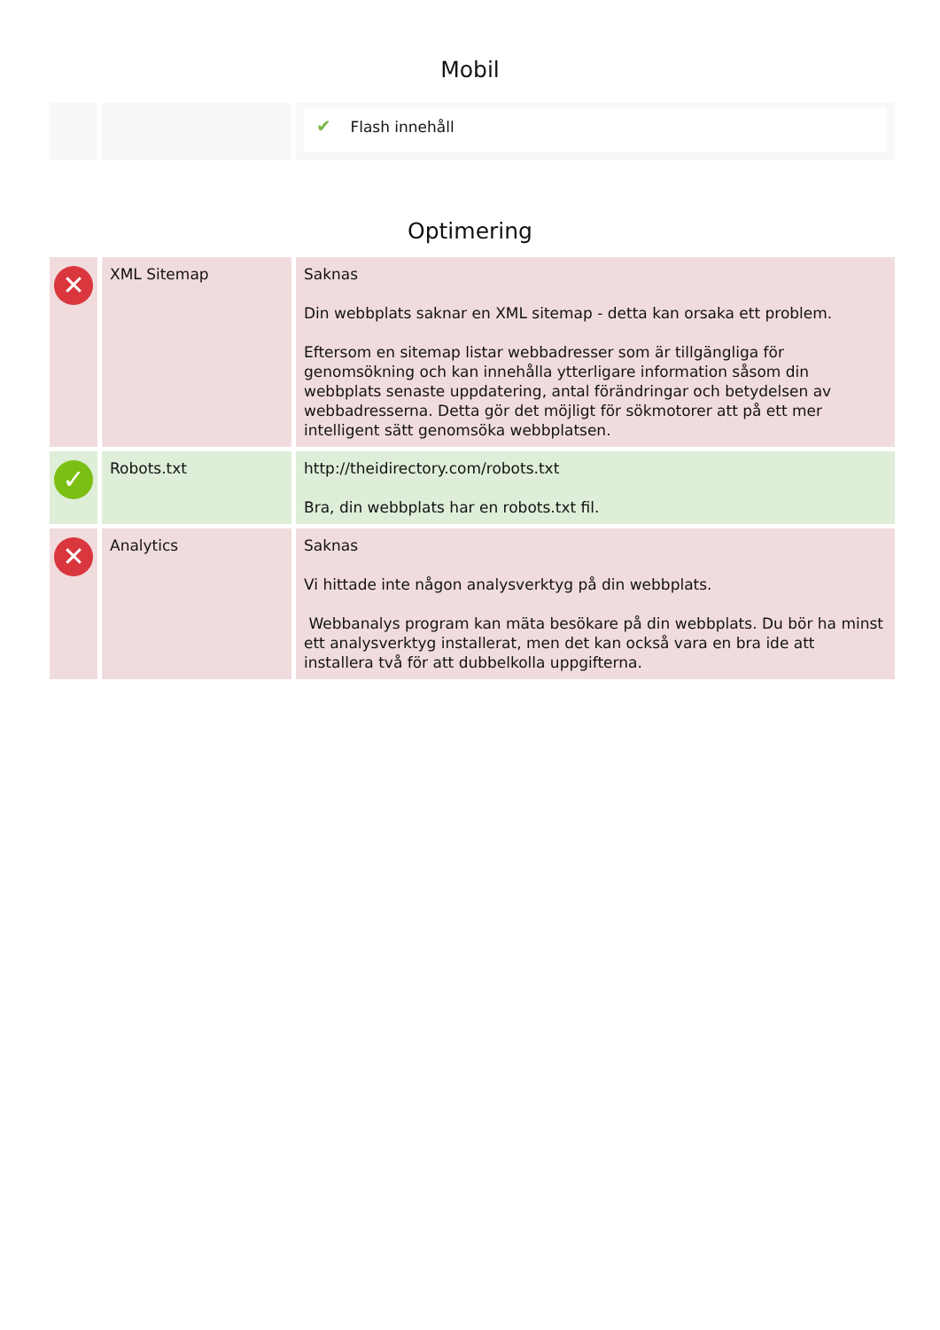Mobil
| | | ✔ Flash innehåll |
Optimering
| ✕ | XML Sitemap | Saknas Din webbplats saknar en XML sitemap - detta kan orsaka ett problem. Eftersom en sitemap listar webbadresser som är tillgängliga för genomsökning och kan innehålla ytterligare information såsom din webbplats senaste uppdatering, antal förändringar och betydelsen av webbadresserna. Detta gör det möjligt för sökmotorer att på ett mer intelligent sätt genomsöka webbplatsen. |
| ✓ | Robots.txt | http://theidirectory.com/robots.txt Bra, din webbplats har en robots.txt fil. |
| ✕ | Analytics | Saknas Vi hittade inte någon analysverktyg på din webbplats. Webbanalys program kan mäta besökare på din webbplats. Du bör ha minst ett analysverktyg installerat, men det kan också vara en bra ide att installera två för att dubbelkolla uppgifterna. |